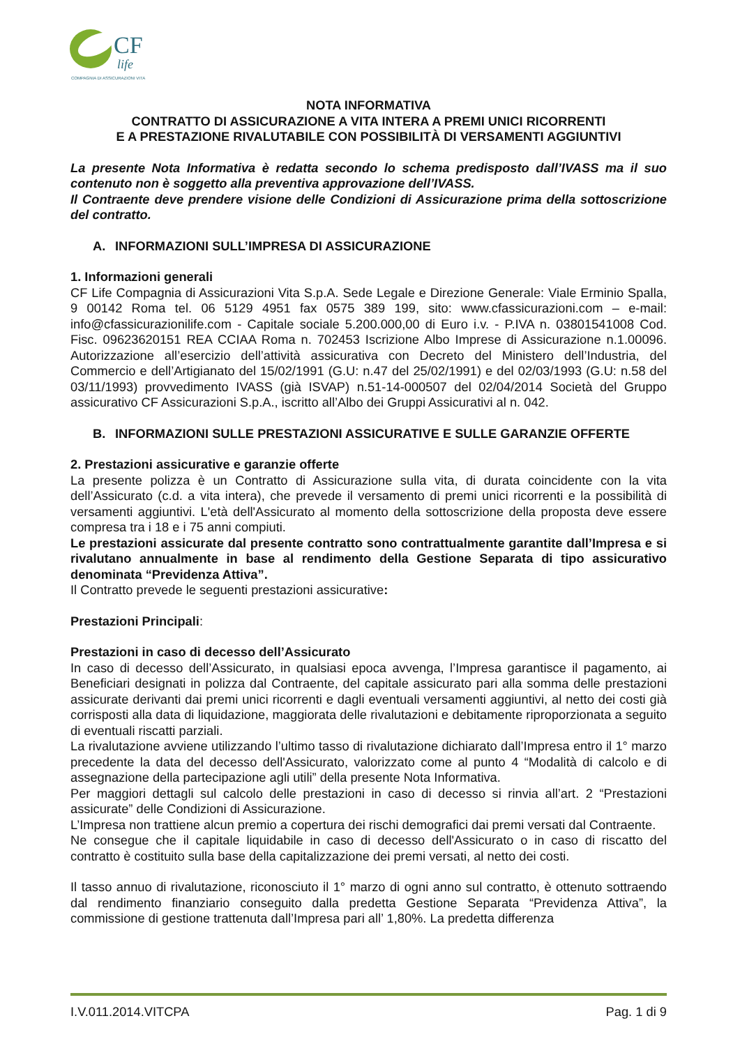CF
life
COMPAGNIA DI ASSICURAZIONI VITA
NOTA INFORMATIVA
CONTRATTO DI ASSICURAZIONE A VITA INTERA A PREMI UNICI RICORRENTI
E A PRESTAZIONE RIVALUTABILE CON POSSIBILITÀ DI VERSAMENTI AGGIUNTIVI
La presente Nota Informativa è redatta secondo lo schema predisposto dall’IVASS ma il suo contenuto non è soggetto alla preventiva approvazione dell’IVASS.
Il Contraente deve prendere visione delle Condizioni di Assicurazione prima della sottoscrizione del contratto.
A. INFORMAZIONI SULL’IMPRESA DI ASSICURAZIONE
1. Informazioni generali
CF Life Compagnia di Assicurazioni Vita S.p.A. Sede Legale e Direzione Generale: Viale Erminio Spalla, 9 00142 Roma tel. 06 5129 4951 fax 0575 389 199, sito: www.cfassicurazioni.com – e-mail: info@cfassicurazionilife.com - Capitale sociale 5.200.000,00 di Euro i.v. - P.IVA n. 03801541008 Cod. Fisc. 09623620151 REA CCIAA Roma n. 702453 Iscrizione Albo Imprese di Assicurazione n.1.00096. Autorizzazione all’esercizio dell’attività assicurativa con Decreto del Ministero dell’Industria, del Commercio e dell’Artigianato del 15/02/1991 (G.U: n.47 del 25/02/1991) e del 02/03/1993 (G.U: n.58 del 03/11/1993) provvedimento IVASS (già ISVAP) n.51-14-000507 del 02/04/2014 Società del Gruppo assicurativo CF Assicurazioni S.p.A., iscritto all’Albo dei Gruppi Assicurativi al n. 042.
B. INFORMAZIONI SULLE PRESTAZIONI ASSICURATIVE E SULLE GARANZIE OFFERTE
2. Prestazioni assicurative e garanzie offerte
La presente polizza è un Contratto di Assicurazione sulla vita, di durata coincidente con la vita dell’Assicurato (c.d. a vita intera), che prevede il versamento di premi unici ricorrenti e la possibilità di versamenti aggiuntivi. L'età dell'Assicurato al momento della sottoscrizione della proposta deve essere compresa tra i 18 e i 75 anni compiuti.
Le prestazioni assicurate dal presente contratto sono contrattualmente garantite dall’Impresa e si rivalutano annualmente in base al rendimento della Gestione Separata di tipo assicurativo denominata “Previdenza Attiva”.
Il Contratto prevede le seguenti prestazioni assicurative:
Prestazioni Principali:
Prestazioni in caso di decesso dell’Assicurato
In caso di decesso dell’Assicurato, in qualsiasi epoca avvenga, l’Impresa garantisce il pagamento, ai Beneficiari designati in polizza dal Contraente, del capitale assicurato pari alla somma delle prestazioni assicurate derivanti dai premi unici ricorrenti e dagli eventuali versamenti aggiuntivi, al netto dei costi già corrisposti alla data di liquidazione, maggiorata delle rivalutazioni e debitamente riproporzionata a seguito di eventuali riscatti parziali.
La rivalutazione avviene utilizzando l’ultimo tasso di rivalutazione dichiarato dall’Impresa entro il 1° marzo precedente la data del decesso dell'Assicurato, valorizzato come al punto 4 “Modalità di calcolo e di assegnazione della partecipazione agli utili” della presente Nota Informativa.
Per maggiori dettagli sul calcolo delle prestazioni in caso di decesso si rinvia all’art. 2 “Prestazioni assicurate” delle Condizioni di Assicurazione.
L’Impresa non trattiene alcun premio a copertura dei rischi demografici dai premi versati dal Contraente.
Ne consegue che il capitale liquidabile in caso di decesso dell'Assicurato o in caso di riscatto del contratto è costituito sulla base della capitalizzazione dei premi versati, al netto dei costi.
Il tasso annuo di rivalutazione, riconosciuto il 1° marzo di ogni anno sul contratto, è ottenuto sottraendo dal rendimento finanziario conseguito dalla predetta Gestione Separata “Previdenza Attiva”, la commissione di gestione trattenuta dall’Impresa pari all’ 1,80%. La predetta differenza
I.V.011.2014.VITCPA Pag. 1 di 9